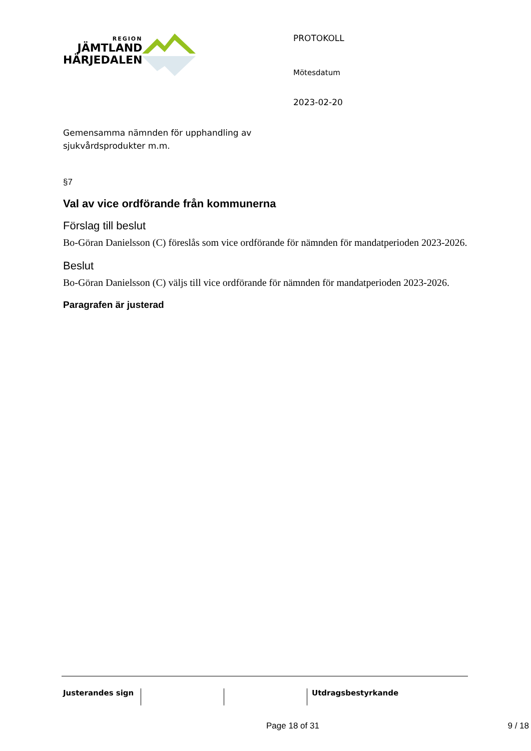REGION
JÄMTLAND
HÄRJEDALEN
Gemensamma nämnden för upphandling av sjukvårdsprodukter m.m.
PROTOKOLL
Mötesdatum
2023-02-20
§7
Val av vice ordförande från kommunerna
Förslag till beslut
Bo-Göran Danielsson (C) föreslås som vice ordförande för nämnden för mandatperioden 2023-2026.
Beslut
Bo-Göran Danielsson (C) väljs till vice ordförande för nämnden för mandatperioden 2023-2026.
Paragrafen är justerad
Justerandes sign Utdragsbestyrkande
Page 18 of 31 9 / 18